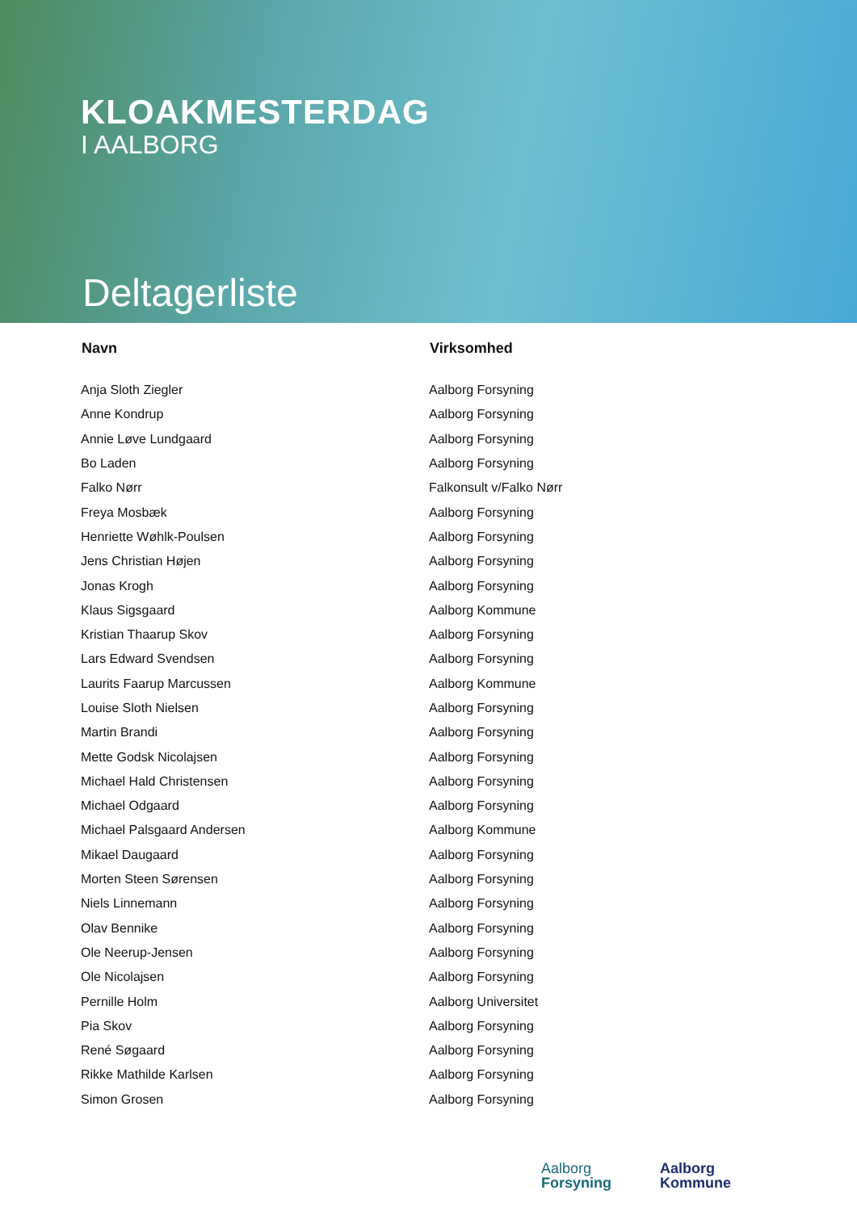KLOAKMESTERDAG
I AALBORG
Deltagerliste
| Navn | Virksomhed |
| --- | --- |
| Anja Sloth Ziegler | Aalborg Forsyning |
| Anne Kondrup | Aalborg Forsyning |
| Annie Løve Lundgaard | Aalborg Forsyning |
| Bo Laden | Aalborg Forsyning |
| Falko Nørr | Falkonsult v/Falko Nørr |
| Freya Mosbæk | Aalborg Forsyning |
| Henriette Wøhlk-Poulsen | Aalborg Forsyning |
| Jens Christian Højen | Aalborg Forsyning |
| Jonas Krogh | Aalborg Forsyning |
| Klaus Sigsgaard | Aalborg Kommune |
| Kristian Thaarup Skov | Aalborg Forsyning |
| Lars Edward Svendsen | Aalborg Forsyning |
| Laurits Faarup Marcussen | Aalborg Kommune |
| Louise Sloth Nielsen | Aalborg Forsyning |
| Martin Brandi | Aalborg Forsyning |
| Mette Godsk Nicolajsen | Aalborg Forsyning |
| Michael Hald Christensen | Aalborg Forsyning |
| Michael Odgaard | Aalborg Forsyning |
| Michael Palsgaard Andersen | Aalborg Kommune |
| Mikael Daugaard | Aalborg Forsyning |
| Morten Steen Sørensen | Aalborg Forsyning |
| Niels Linnemann | Aalborg Forsyning |
| Olav Bennike | Aalborg Forsyning |
| Ole Neerup-Jensen | Aalborg Forsyning |
| Ole Nicolajsen | Aalborg Forsyning |
| Pernille Holm | Aalborg Universitet |
| Pia Skov | Aalborg Forsyning |
| René Søgaard | Aalborg Forsyning |
| Rikke Mathilde Karlsen | Aalborg Forsyning |
| Simon Grosen | Aalborg Forsyning |
Aalborg
Forsyning
Aalborg
Kommune